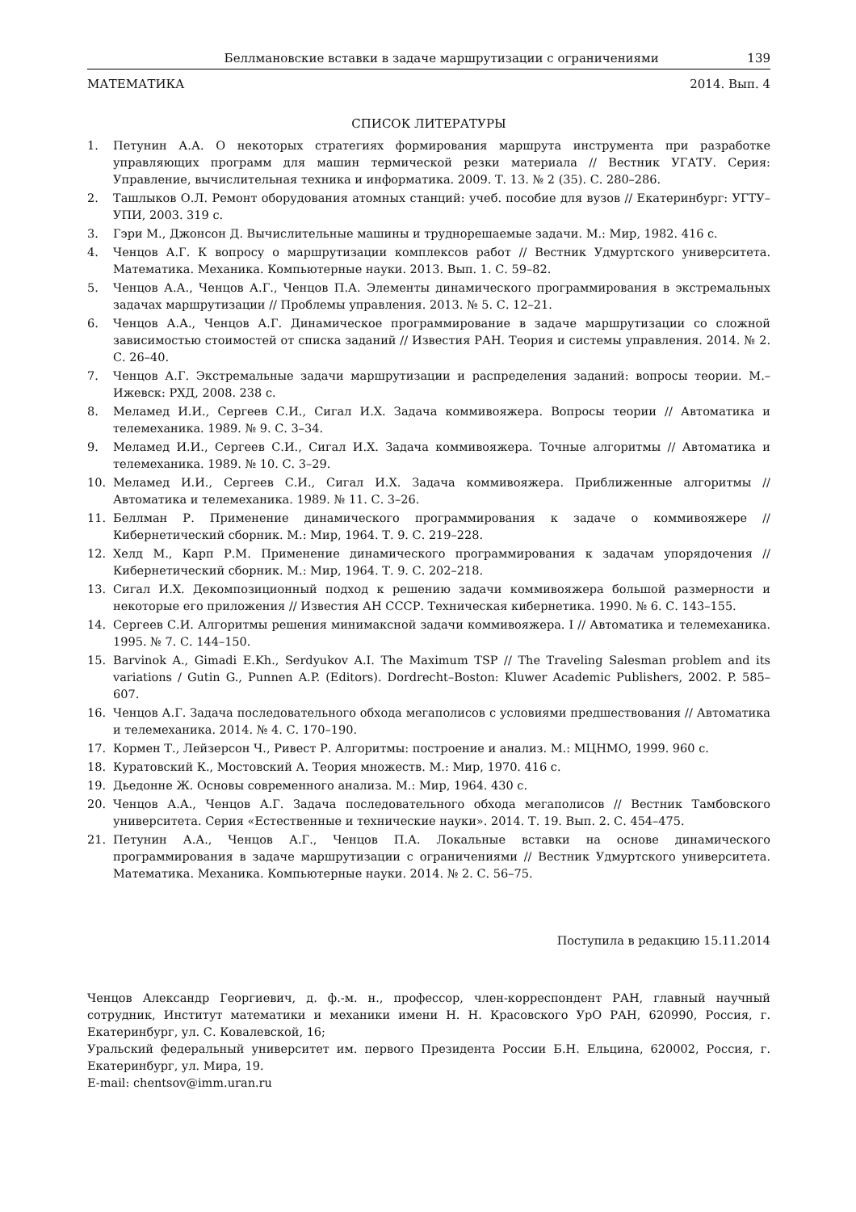Беллмановские вставки в задаче маршрутизации с ограничениями 139
МАТЕМАТИКА 2014. Вып. 4
СПИСОК ЛИТЕРАТУРЫ
1. Петунин А.А. О некоторых стратегиях формирования маршрута инструмента при разработке управляющих программ для машин термической резки материала // Вестник УГАТУ. Серия: Управление, вычислительная техника и информатика. 2009. Т. 13. № 2 (35). С. 280–286.
2. Ташлыков О.Л. Ремонт оборудования атомных станций: учеб. пособие для вузов // Екатеринбург: УГТУ–УПИ, 2003. 319 с.
3. Гэри М., Джонсон Д. Вычислительные машины и труднорешаемые задачи. М.: Мир, 1982. 416 с.
4. Ченцов А.Г. К вопросу о маршрутизации комплексов работ // Вестник Удмуртского университета. Математика. Механика. Компьютерные науки. 2013. Вып. 1. С. 59–82.
5. Ченцов А.А., Ченцов А.Г., Ченцов П.А. Элементы динамического программирования в экстремальных задачах маршрутизации // Проблемы управления. 2013. № 5. С. 12–21.
6. Ченцов А.А., Ченцов А.Г. Динамическое программирование в задаче маршрутизации со сложной зависимостью стоимостей от списка заданий // Известия РАН. Теория и системы управления. 2014. № 2. С. 26–40.
7. Ченцов А.Г. Экстремальные задачи маршрутизации и распределения заданий: вопросы теории. М.–Ижевск: РХД, 2008. 238 с.
8. Меламед И.И., Сергеев С.И., Сигал И.Х. Задача коммивояжера. Вопросы теории // Автоматика и телемеханика. 1989. № 9. С. 3–34.
9. Меламед И.И., Сергеев С.И., Сигал И.Х. Задача коммивояжера. Точные алгоритмы // Автоматика и телемеханика. 1989. № 10. С. 3–29.
10. Меламед И.И., Сергеев С.И., Сигал И.Х. Задача коммивояжера. Приближенные алгоритмы // Автоматика и телемеханика. 1989. № 11. С. 3–26.
11. Беллман Р. Применение динамического программирования к задаче о коммивояжере // Кибернетический сборник. М.: Мир, 1964. Т. 9. С. 219–228.
12. Хелд М., Карп Р.М. Применение динамического программирования к задачам упорядочения // Кибернетический сборник. М.: Мир, 1964. Т. 9. С. 202–218.
13. Сигал И.Х. Декомпозиционный подход к решению задачи коммивояжера большой размерности и некоторые его приложения // Известия АН СССР. Техническая кибернетика. 1990. № 6. С. 143–155.
14. Сергеев С.И. Алгоритмы решения минимаксной задачи коммивояжера. I // Автоматика и телемеханика. 1995. № 7. С. 144–150.
15. Barvinok A., Gimadi E.Kh., Serdyukov A.I. The Maximum TSP // The Traveling Salesman problem and its variations / Gutin G., Punnen A.P. (Editors). Dordrecht–Boston: Kluwer Academic Publishers, 2002. P. 585–607.
16. Ченцов А.Г. Задача последовательного обхода мегаполисов с условиями предшествования // Автоматика и телемеханика. 2014. № 4. С. 170–190.
17. Кормен Т., Лейзерсон Ч., Ривест Р. Алгоритмы: построение и анализ. М.: МЦНМО, 1999. 960 с.
18. Куратовский К., Мостовский А. Теория множеств. М.: Мир, 1970. 416 с.
19. Дьедонне Ж. Основы современного анализа. М.: Мир, 1964. 430 с.
20. Ченцов А.А., Ченцов А.Г. Задача последовательного обхода мегаполисов // Вестник Тамбовского университета. Серия «Естественные и технические науки». 2014. Т. 19. Вып. 2. С. 454–475.
21. Петунин А.А., Ченцов А.Г., Ченцов П.А. Локальные вставки на основе динамического программирования в задаче маршрутизации с ограничениями // Вестник Удмуртского университета. Математика. Механика. Компьютерные науки. 2014. № 2. С. 56–75.
Поступила в редакцию 15.11.2014
Ченцов Александр Георгиевич, д. ф.-м. н., профессор, член-корреспондент РАН, главный научный сотрудник, Институт математики и механики имени Н. Н. Красовского УрО РАН, 620990, Россия, г. Екатеринбург, ул. С. Ковалевской, 16;
Уральский федеральный университет им. первого Президента России Б.Н. Ельцина, 620002, Россия, г. Екатеринбург, ул. Мира, 19.
E-mail: chentsov@imm.uran.ru